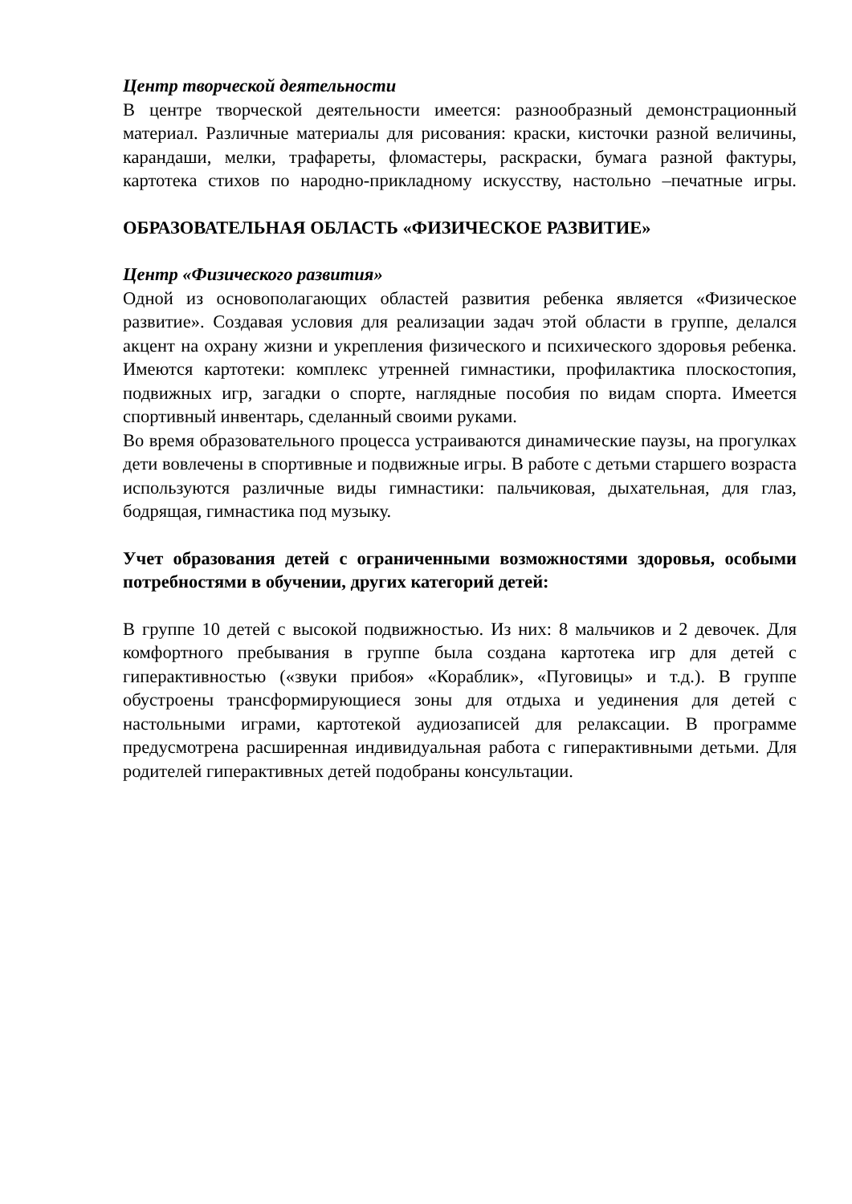Центр творческой деятельности
В центре творческой деятельности имеется: разнообразный демонстрационный материал. Различные материалы для рисования: краски, кисточки разной величины, карандаши, мелки, трафареты, фломастеры, раскраски, бумага разной фактуры, картотека стихов по народно-прикладному искусству, настольно –печатные игры.
ОБРАЗОВАТЕЛЬНАЯ ОБЛАСТЬ «ФИЗИЧЕСКОЕ РАЗВИТИЕ»
Центр «Физического развития»
Одной из основополагающих областей развития ребенка является «Физическое развитие». Создавая условия для реализации задач этой области в группе, делался акцент на охрану жизни и укрепления физического и психического здоровья ребенка. Имеются картотеки: комплекс утренней гимнастики, профилактика плоскостопия, подвижных игр, загадки о спорте, наглядные пособия по видам спорта. Имеется спортивный инвентарь, сделанный своими руками.
Во время образовательного процесса устраиваются динамические паузы, на прогулках дети вовлечены в спортивные и подвижные игры. В работе с детьми старшего возраста используются различные виды гимнастики: пальчиковая, дыхательная, для глаз, бодрящая, гимнастика под музыку.
Учет образования детей с ограниченными возможностями здоровья, особыми потребностями в обучении, других категорий детей:
В группе 10 детей с высокой подвижностью. Из них: 8 мальчиков и 2 девочек. Для комфортного пребывания в группе была создана картотека игр для детей с гиперактивностью («звуки прибоя» «Кораблик», «Пуговицы» и т.д.). В группе обустроены трансформирующиеся зоны для отдыха и уединения для детей с настольными играми, картотекой аудиозаписей для релаксации. В программе предусмотрена расширенная индивидуальная работа с гиперактивными детьми. Для родителей гиперактивных детей подобраны консультации.